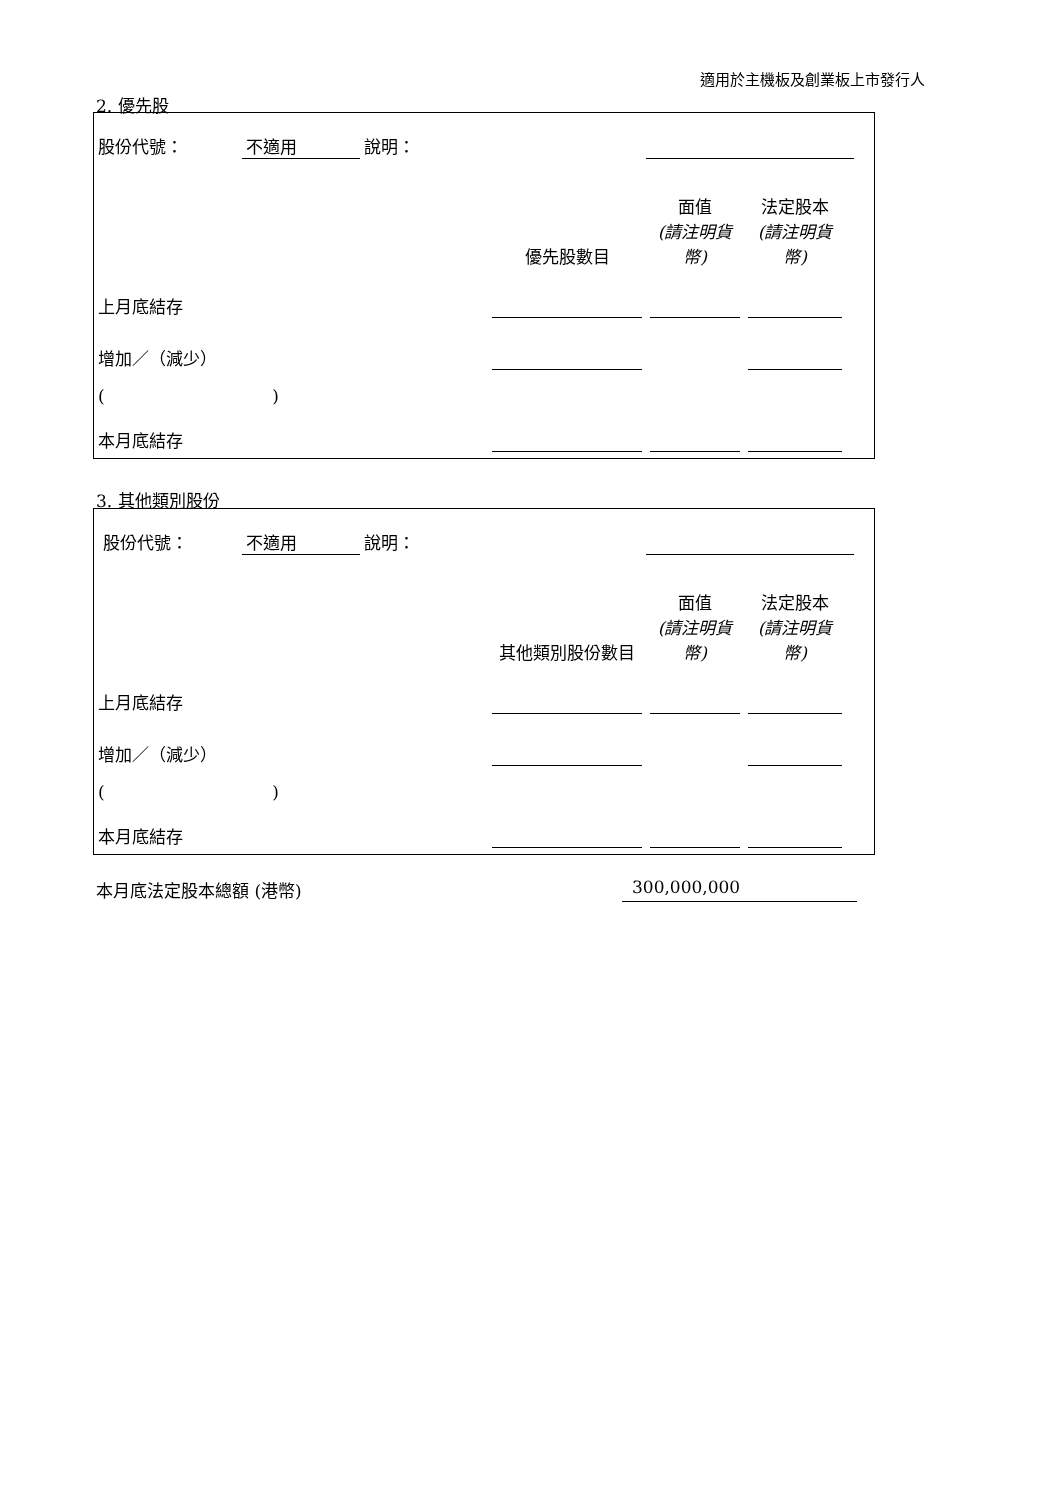適用於主機板及創業板上市發行人
2. 優先股
| 股份代號： | 不適用 | 說明： | | | | | |
| | | | 優先股數目 | 面值 (請注明貨幣) | 法定股本 (請注明貨幣) | | |
| 上月底結存 | | | | | | | |
| 增加／（減少） | | | | | | | |
| ( ) | | | | | | | |
| 本月底結存 | | | | | | | |
3. 其他類別股份
| 股份代號： | 不適用 | 說明： | | | | | |
| | | | 其他類別股份數目 | 面值 (請注明貨幣) | 法定股本 (請注明貨幣) | | |
| 上月底結存 | | | | | | | |
| 增加／（減少） | | | | | | | |
| ( ) | | | | | | | |
| 本月底結存 | | | | | | | |
本月底法定股本總額 (港幣) 300,000,000